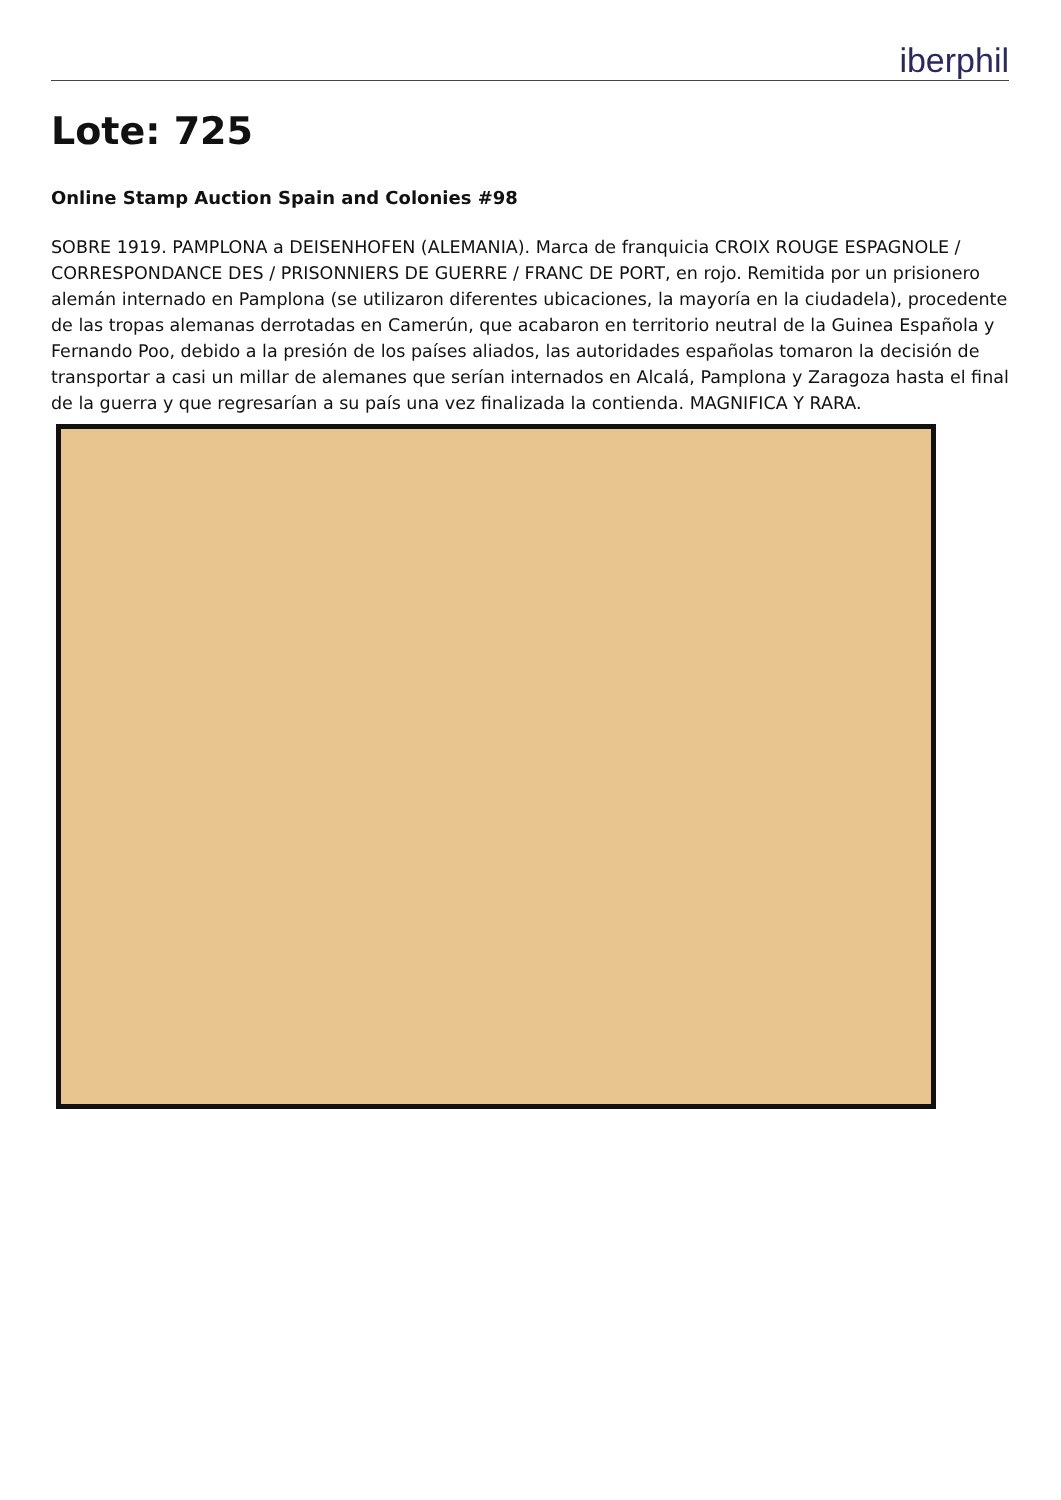iberphil
Lote: 725
Online Stamp Auction Spain and Colonies #98
SOBRE 1919. PAMPLONA a DEISENHOFEN (ALEMANIA). Marca de franquicia CROIX ROUGE ESPAGNOLE / CORRESPONDANCE DES / PRISONNIERS DE GUERRE / FRANC DE PORT, en rojo. Remitida por un prisionero alemán internado en Pamplona (se utilizaron diferentes ubicaciones, la mayoría en la ciudadela), procedente de las tropas alemanas derrotadas en Camerún, que acabaron en territorio neutral de la Guinea Española y Fernando Poo, debido a la presión de los países aliados, las autoridades españolas tomaron la decisión de transportar a casi un millar de alemanes que serían internados en Alcalá, Pamplona y Zaragoza hasta el final de la guerra y que regresarían a su país una vez finalizada la contienda. MAGNIFICA Y RARA.